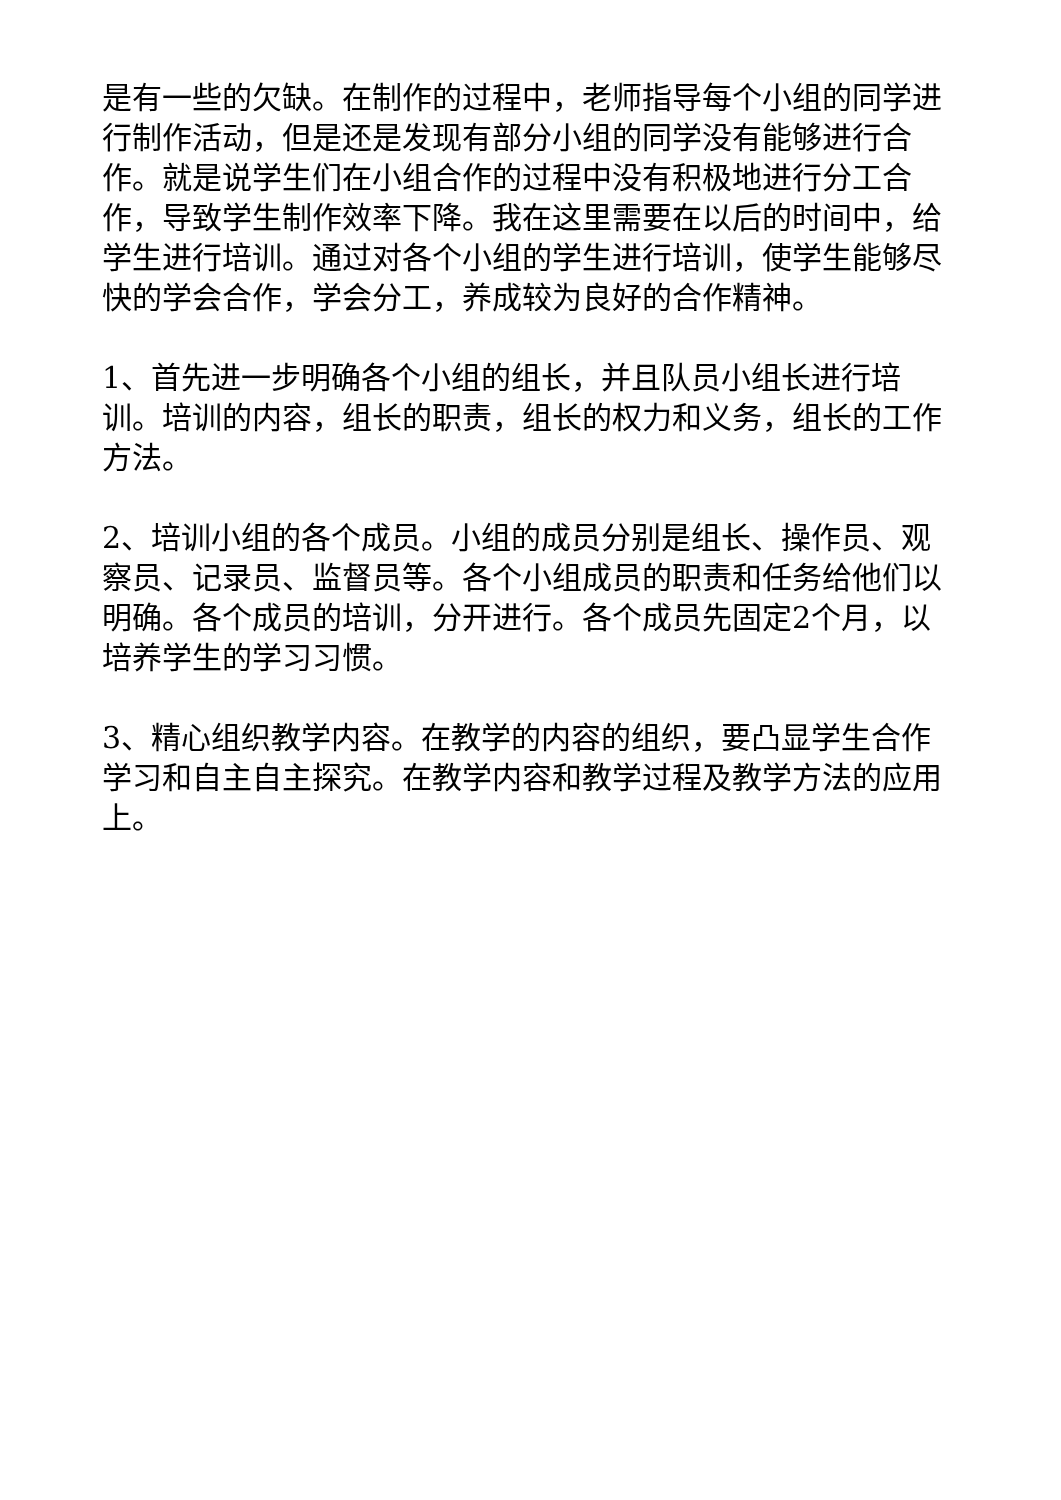是有一些的欠缺。在制作的过程中，老师指导每个小组的同学进行制作活动，但是还是发现有部分小组的同学没有能够进行合作。就是说学生们在小组合作的过程中没有积极地进行分工合作，导致学生制作效率下降。我在这里需要在以后的时间中，给学生进行培训。通过对各个小组的学生进行培训，使学生能够尽快的学会合作，学会分工，养成较为良好的合作精神。
1、首先进一步明确各个小组的组长，并且队员小组长进行培训。培训的内容，组长的职责，组长的权力和义务，组长的工作方法。
2、培训小组的各个成员。小组的成员分别是组长、操作员、观察员、记录员、监督员等。各个小组成员的职责和任务给他们以明确。各个成员的培训，分开进行。各个成员先固定2个月，以培养学生的学习习惯。
3、精心组织教学内容。在教学的内容的组织，要凸显学生合作学习和自主自主探究。在教学内容和教学过程及教学方法的应用上。